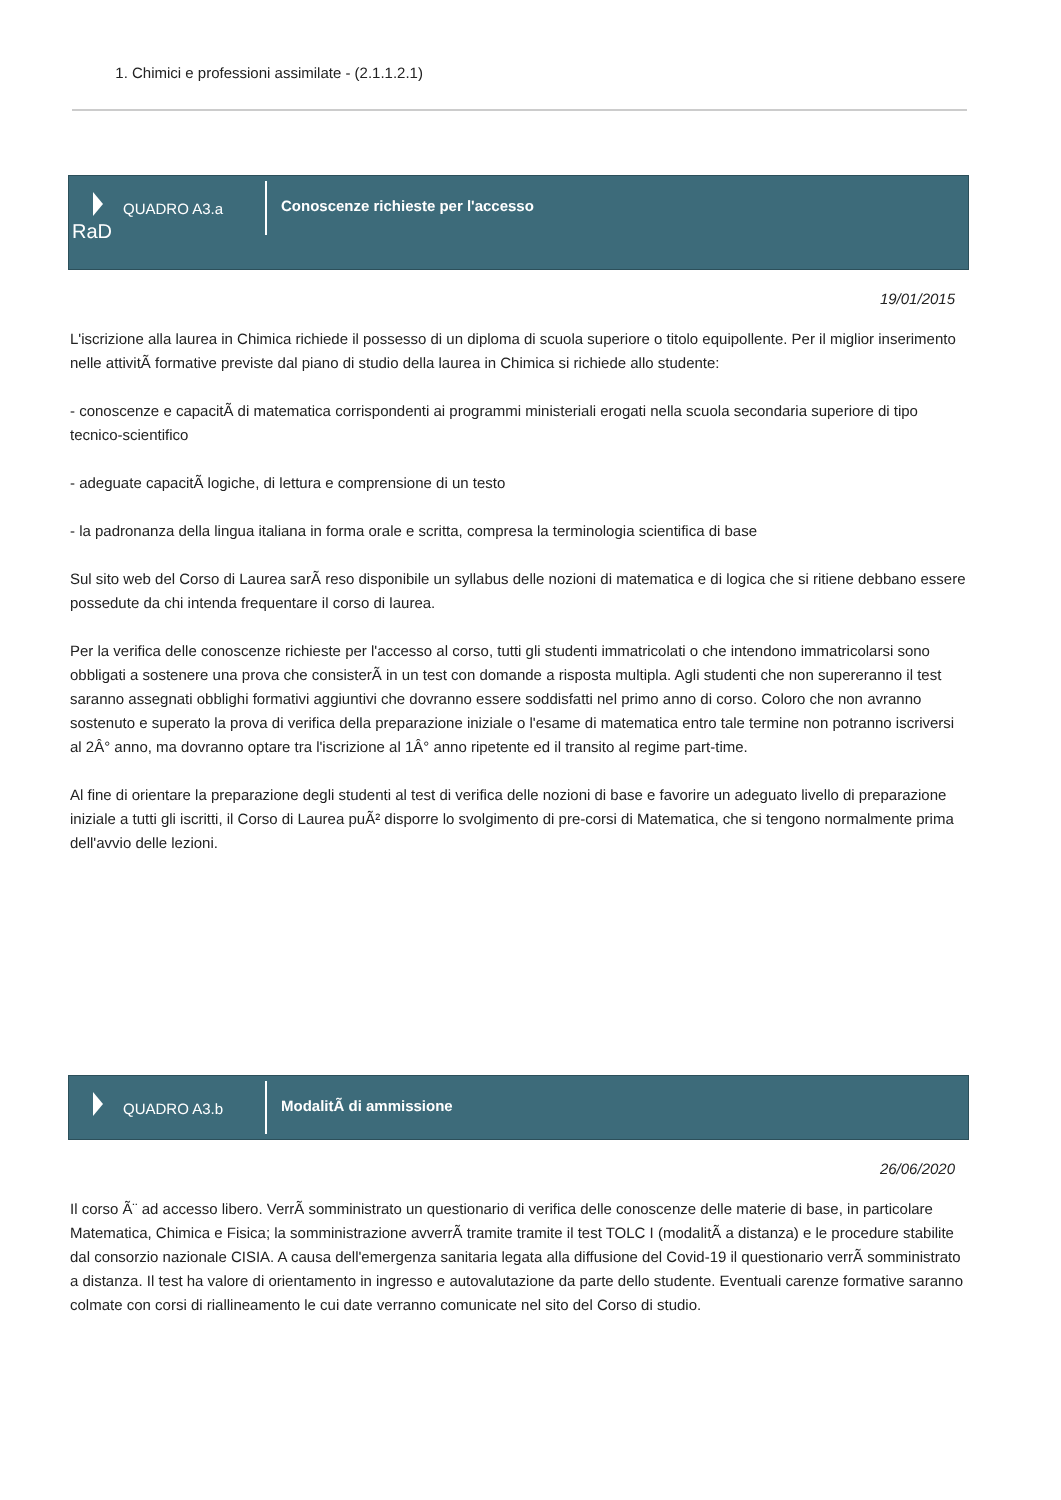1. Chimici e professioni assimilate - (2.1.1.2.1)
QUADRO A3.a
RaD
Conoscenze richieste per l'accesso
19/01/2015
L'iscrizione alla laurea in Chimica richiede il possesso di un diploma di scuola superiore o titolo equipollente. Per il miglior inserimento nelle attivitÃ formative previste dal piano di studio della laurea in Chimica si richiede allo studente:
- conoscenze e capacitÃ di matematica corrispondenti ai programmi ministeriali erogati nella scuola secondaria superiore di tipo tecnico-scientifico
- adeguate capacitÃ logiche, di lettura e comprensione di un testo
- la padronanza della lingua italiana in forma orale e scritta, compresa la terminologia scientifica di base
Sul sito web del Corso di Laurea sarÃ reso disponibile un syllabus delle nozioni di matematica e di logica che si ritiene debbano essere possedute da chi intenda frequentare il corso di laurea.
Per la verifica delle conoscenze richieste per l'accesso al corso, tutti gli studenti immatricolati o che intendono immatricolarsi sono obbligati a sostenere una prova che consisterÃ in un test con domande a risposta multipla. Agli studenti che non supereranno il test saranno assegnati obblighi formativi aggiuntivi che dovranno essere soddisfatti nel primo anno di corso. Coloro che non avranno sostenuto e superato la prova di verifica della preparazione iniziale o l'esame di matematica entro tale termine non potranno iscriversi al 2Â° anno, ma dovranno optare tra l'iscrizione al 1Â° anno ripetente ed il transito al regime part-time.
Al fine di orientare la preparazione degli studenti al test di verifica delle nozioni di base e favorire un adeguato livello di preparazione iniziale a tutti gli iscritti, il Corso di Laurea puÃ² disporre lo svolgimento di pre-corsi di Matematica, che si tengono normalmente prima dell'avvio delle lezioni.
QUADRO A3.b
ModalitÃ di ammissione
26/06/2020
Il corso Ã¨ ad accesso libero. VerrÃ somministrato un questionario di verifica delle conoscenze delle materie di base, in particolare Matematica, Chimica e Fisica; la somministrazione avverrÃ tramite tramite il test TOLC I (modalitÃ a distanza) e le procedure stabilite dal consorzio nazionale CISIA. A causa dell'emergenza sanitaria legata alla diffusione del Covid-19 il questionario verrÃ somministrato a distanza. Il test ha valore di orientamento in ingresso e autovalutazione da parte dello studente. Eventuali carenze formative saranno colmate con corsi di riallineamento le cui date verranno comunicate nel sito del Corso di studio.